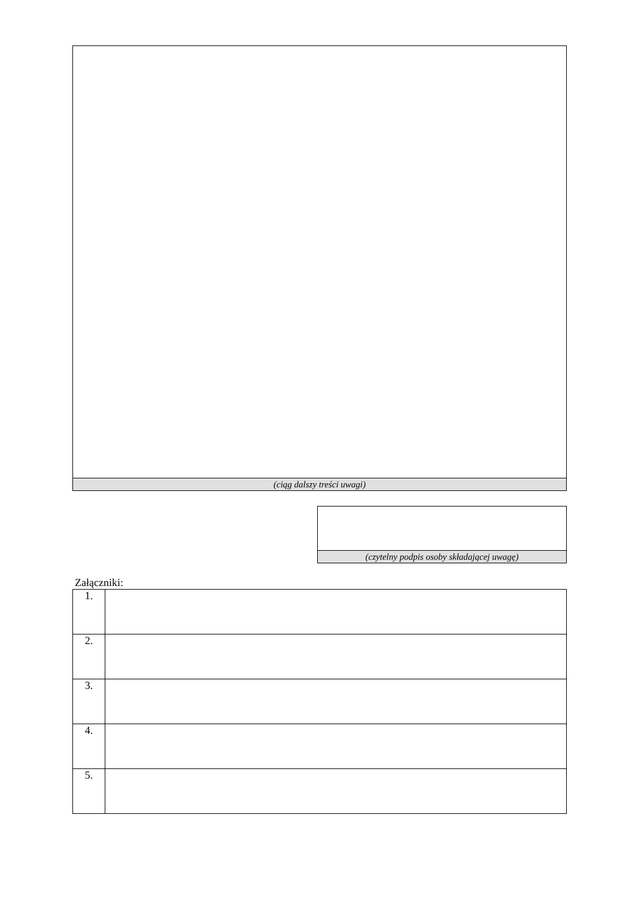| (ciąg dalszy treści uwagi) |
| (czytelny podpis osoby składającej uwagę) |
Załączniki:
| 1. | |
| 2. | |
| 3. | |
| 4. | |
| 5. | |